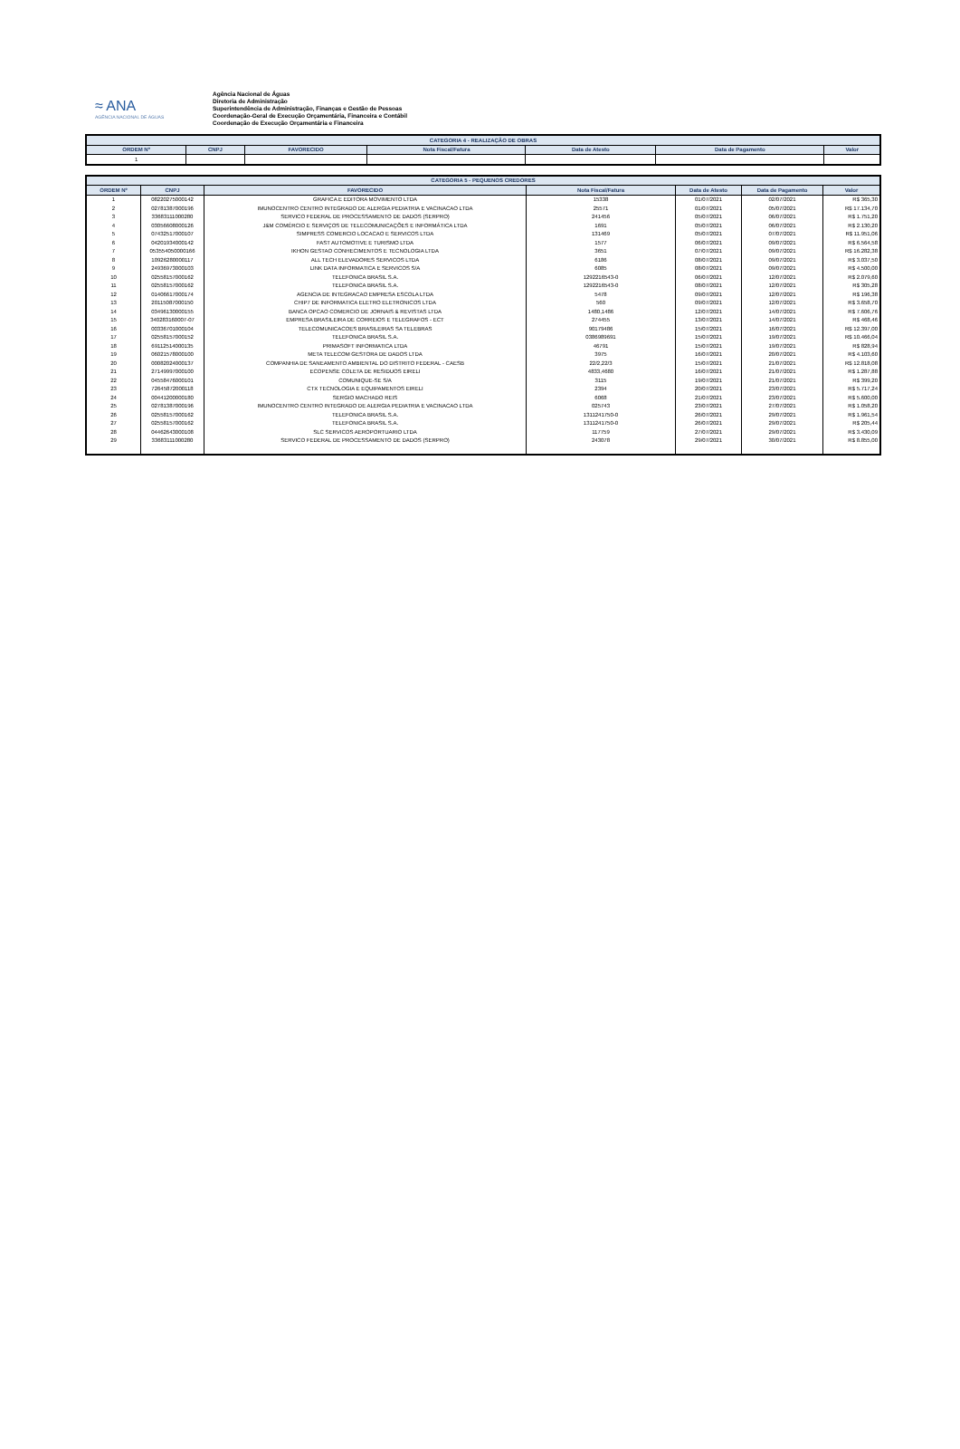≈ ANA
AGÊNCIA NACIONAL DE ÁGUAS
Agência Nacional de Águas
Diretoria de Administração
Superintendência de Administração, Finanças e Gestão de Pessoas
Coordenação-Geral de Execução Orçamentária, Financeira e Contábil
Coordenação de Execução Orçamentária e Financeira
| CATEGORIA 4 - REALIZAÇÃO DE OBRAS | | | | | | |
| --- | --- | --- | --- | --- | --- | --- |
| ORDEM Nº | CNPJ | FAVORECIDO | Nota Fiscal/Fatura | Data de Atesto | Data de Pagamento | Valor |
| 1 | | | | | | |
| CATEGORIA 5 - PEQUENOS CREDORES | | | | | | |
| --- | --- | --- | --- | --- | --- | --- |
| ORDEM Nº | CNPJ | FAVORECIDO | Nota Fiscal/Fatura | Data de Atesto | Data de Pagamento | Valor |
| 1 | 08220275000142 | GRAFICA E EDITORA MOVIMENTO LTDA | 15338 | 01/07/2021 | 02/07/2021 | R$ 365,30 |
| 2 | 02781387000196 | IMUNOCENTRO CENTRO INTEGRADO DE ALERGIA PEDIATRIA E VACINACAO LTDA | 25571 | 01/07/2021 | 05/07/2021 | R$ 17.134,70 |
| 3 | 33683111000280 | SERVICO FEDERAL DE PROCESSAMENTO DE DADOS (SERPRO) | 241456 | 05/07/2021 | 06/07/2021 | R$ 1.751,20 |
| 4 | 03056608000126 | J&M COMÉRCIO E SERVIÇOS DE TELECOMUNICAÇÕES E INFORMÁTICA LTDA | 1691 | 05/07/2021 | 06/07/2021 | R$ 2.130,20 |
| 5 | 07432517000107 | SIMPRESS COMERCIO LOCACAO E SERVICOS LTDA | 131469 | 05/07/2021 | 07/07/2021 | R$ 11.951,06 |
| 6 | 04201934000142 | FAST AUTOMOTIVE E TURISMO LTDA | 1577 | 06/07/2021 | 09/07/2021 | R$ 6.564,58 |
| 7 | 053554050000166 | IKHON GESTAO CONHECIMENTOS E TECNOLOGIA LTDA | 3651 | 07/07/2021 | 09/07/2021 | R$ 16.282,38 |
| 8 | 10926280000117 | ALL TECH ELEVADORES SERVICOS LTDA | 6186 | 08/07/2021 | 09/07/2021 | R$ 3.037,50 |
| 9 | 24936973000103 | LINK DATA INFORMATICA E SERVICOS S/A | 6085 | 08/07/2021 | 09/07/2021 | R$ 4.500,00 |
| 10 | 02558157000162 | TELEFONICA BRASIL S.A. | 1292216543-0 | 06/07/2021 | 12/07/2021 | R$ 2.079,60 |
| 11 | 02558157000162 | TELEFONICA BRASIL S.A. | 1292216543-0 | 08/07/2021 | 12/07/2021 | R$ 305,28 |
| 12 | 01406617000174 | AGENCIA DE INTEGRACAO EMPRESA ESCOLA LTDA | 5478 | 09/07/2021 | 12/07/2021 | R$ 196,38 |
| 13 | 20115087000150 | CHIP7 DE INFORMATICA ELETRO ELETRONICOS LTDA | 560 | 09/07/2021 | 12/07/2021 | R$ 3.658,70 |
| 14 | 03496130000155 | BANCA OPCAO COMERCIO DE JORNAIS & REVISTAS LTDA | 1480,1486 | 12/07/2021 | 14/07/2021 | R$ 7.606,76 |
| 15 | 340283160007-07 | EMPRESA BRASILEIRA DE CORREIOS E TELEGRAFOS - ECT | 274455 | 13/07/2021 | 14/07/2021 | R$ 468,46 |
| 16 | 00336701000104 | TELECOMUNICACOES BRASILEIRAS SA TELEBRAS | 90179486 | 15/07/2021 | 16/07/2021 | R$ 12.397,00 |
| 17 | 02558157000152 | TELEFONICA BRASIL S.A. | 0386989691 | 15/07/2021 | 19/07/2021 | R$ 10.466,04 |
| 18 | 69112514000135 | PRIMASOFT INFORMATICA LTDA | 46791 | 15/07/2021 | 19/07/2021 | R$ 828,94 |
| 19 | 06021578000100 | META TELECOM GESTORA DE DADOS LTDA | 3975 | 16/07/2021 | 20/07/2021 | R$ 4.103,60 |
| 20 | 00082024000137 | COMPANHIA DE SANEAMENTO AMBIENTAL DO DISTRITO FEDERAL - CAESB | 22/2,22/3 | 15/07/2021 | 21/07/2021 | R$ 12.818,08 |
| 21 | 27149997000100 | ECOPENSE COLETA DE RESIDUOS EIRELI | 4833,4680 | 16/07/2021 | 21/07/2021 | R$ 1.287,88 |
| 22 | 04558476000101 | COMUNIQUE-SE S/A | 3115 | 19/07/2021 | 21/07/2021 | R$ 399,20 |
| 23 | 72645872000118 | CTX TECNOLOGIA E EQUIPAMENTOS EIRELI | 2394 | 20/07/2021 | 23/07/2021 | R$ 5.717,24 |
| 24 | 00441200000180 | SERGIO MACHADO REIS | 6068 | 21/07/2021 | 23/07/2021 | R$ 5.600,00 |
| 25 | 02781387000196 | IMUNOCENTRO CENTRO INTEGRADO DE ALERGIA PEDIATRIA E VACINACAO LTDA | 025743 | 23/07/2021 | 27/07/2021 | R$ 1.058,20 |
| 26 | 02558157000162 | TELEFONICA BRASIL S.A. | 1311241750-0 | 26/07/2021 | 29/07/2021 | R$ 1.961,54 |
| 27 | 02558157000162 | TELEFONICA BRASIL S.A. | 1311241750-0 | 26/07/2021 | 29/07/2021 | R$ 205,44 |
| 28 | 04462643000108 | SLC SERVICOS AEROPORTUARIO LTDA | 117759 | 27/07/2021 | 29/07/2021 | R$ 3.430,09 |
| 29 | 33683111000280 | SERVICO FEDERAL DE PROCESSAMENTO DE DADOS (SERPRO) | 243078 | 29/07/2021 | 30/07/2021 | R$ 8.855,00 |